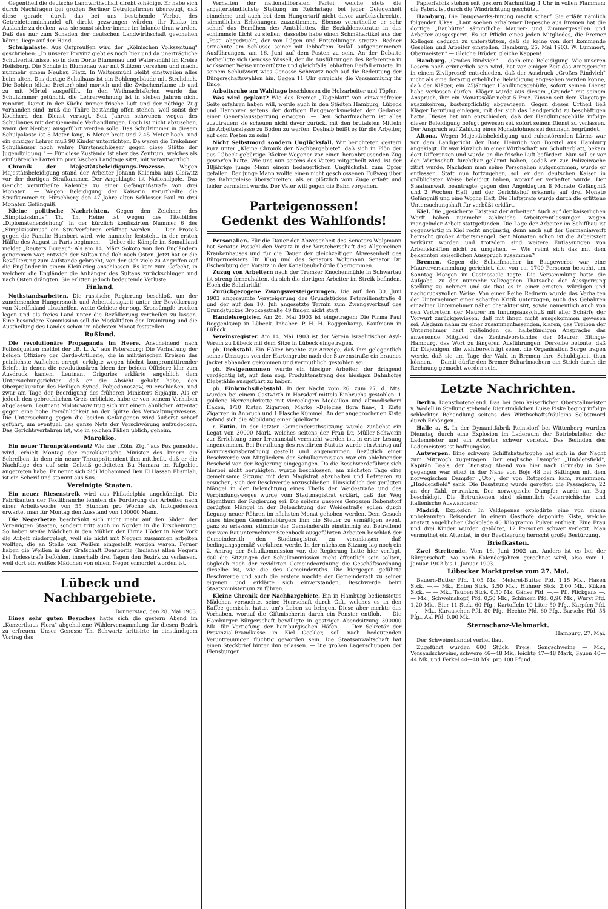Gegentheil die deutsche Landwirthschaft direkt schädige. Er habe sich durch Nachfragen bei großen Berliner Getreidefirmen überzeugt, daß diese gerade durch das bei uns bestehende Verbot des Getreideterminhandel oft direkt gezwungen würden, ihr Risiko im Auslande zu decken, was sie sonst sicher immer im Inlande thun würden. Daß das nur zum Schaden der deutschen Landwirthschaft geschehen könne, liege auf der Hand.
Schulpaläste. Aus Ostpreußen wird der „Kölnischen Volkszeitung" geschrieben: „In unserer Provinz giebt es noch hier und da unerträgliche Schulverhältnisse, so in dem Dorfe Blumenau und Watersmühl im Kreise Heilsberg. Die Schule in Blumenau war mit Stützen versehen und macht nunmehr einem Neubau Platz. In Waltersmühl bleibt einstweilen alles beim alten. Das dortige Schulhaus ist ein Bohlengebäude mit Strohdach. Die Bohlen (dicke Bretter) sind morsch und die Zwischenräume ab und zu mit Mörtel ausgefüllt. In den Weihnachtsferien wurde das Schulzimmer getüncht, die Lehrerwohnung ist in sieben Jahren nicht renovirt. Damit in der Küche immer frische Luft und der nöthige Zug vorhanden sind, muß die Thüre beständig offen stehen, weil sonst der Kochherd den Dienst versagt. Seit Jahren schweben wegen des Schulbaues mit der Gemeinde Verhandlungen. Doch ist nicht abzusehen, wann der Neubau ausgeführt werden solle. Das Schulzimmer in diesem Schulpalaste ist 8 Meter lang, 6 Meter breit und 2,45 Meter hoch, und ein einziger Lehrer muß 90 Kinder unterrichten. Da waren die Trakehner Schulhäuser noch wahre Fürstenschlösser gegen diese Stätte der Jugendbildung!" — Für diese Zustände ist aber das Zentrum, welches als einflußreiche Partei im preußischen Landtage sitzt, mit verantwortlich.
Chronik der Majestätsbeleidigungs-Prozesse. Wegen Majestätsbeleidigung stand der Arbeiter Johann Kalemba aus Gleiwitz vor der dortigen Strafkammer. Der Angeklagte ist Nationalpole. Das Gericht verurtheilte Kalemba zu einer Gefängnißstrafe von drei Monaten. — Wegen Beleidigung der Kaiserin verurtheilte die Strafkammer zu Hirschberg den 47 Jahre alten Schlosser Paul zu drei Monaten Gefängniß.
Kleine politische Nachrichten. Gegen den Zeichner des „Simplizissimus" Th. Th. Heine ist wegen des Titelbildes „Diplomatenerziehung" in der kürzlich konfiszirten Nummer 6 des „Simplizissimus" ein Strafverfahren eröffnet worden. — Der Prozeß gegen die Familie Humbert wird, wie nunmehr feststeht, in der ersten Hälfte des August in Paris beginnen. — Ueber die Kämpfe im Somaliland meldet „Reuters Bureau": Als am 14. März Sokoto von den Engländern genommen war, entwich der Sultan und floh nach Osten. Jetzt hat er die Bevölkerung zum Aufstande gebracht, von der sich viele zu Angriffen auf die Engländer in einem Kleinkrieg anschlossen. Es kam zum Gefecht, in welchem die Engländer die Anhänger des Sultans zurückschlugen und nach Osten drängten. Sie erlitten jedoch bedeutende Verluste.
Finland.
Nothstandsarbeiten. Die russische Regierung beschloß, um der zunehmenden Hungersnoth und Arbeitslosigkeit unter der Bevölkerung von Nordfinland abzuhelfen, weite Gebiete der sog. Kronsümpfe trocken legen und als freies Land unter die Bevölkerung vertheilen zu lassen. Eine besondere Kommission soll die Modalitäten der Drainirung und die Austheilung des Landes schon im nächsten Monat feststellen.
Rußland.
Die revolutionäre Propaganda im Heere. Anscheinend nach Polizeiquellen meldet der „B. L. A." aus Petersburg: Die Verhaftung der beiden Offiziere der Garde-Artillerie, die in militärischen Kreisen das peinlichste Aufsehen erregt, erfolgte wegen höchst kompromittirender Briefe, in denen die revolutionären Ideen der beiden Offiziere klar zum Ausdruck kamen. Leutnant Grigories erklärte angeblich dem Untersuchungsrichter, daß er die Absicht gehabt habe, den Oberprokurator des Heiligen Synod, Pobjedonoszew, zu erschießen, und zwar am Tage der Beerdigung des früheren Ministers Sipjagin. Als er jedoch den gebrechlichen Greis erblickte, habe er von seinem Vorhaben abgelassen. Leutnant Molotowow trug sich mit einem ähnlichen Attentat gegen eine hohe Persönlichkeit an der Spitze des Verwaltungswesens. Die Untersuchung gegen die beiden Gefangenen wird äußerst scharf geführt, um eventuell das ganze Netz der Verschwörung aufzudecken. Das Gerichtsverfahren ist, wie in solchen Fällen üblich, geheim.
Marokko.
Ein neuer Thronprätendent? Wie der „Köln. Ztg." aus Fez gemeldet wird, erhielt Montag der marokkanische Minister des Innern ein Schreiben, in dem ein neuer Thronprätendent ihm mittheilt, daß er die Nachfolge des auf sein Geheiß getödteten Bu Hamara im Rifgebiet angetreten habe. Er nennt sich Sidi Mohammed Ben El Hassan Elismlali, ist ein Scherif und stammt aus Sus.
Vereinigte Staaten.
Ein neuer Riesenstreik wird aus Philadelphia angekündigt. Die Fabrikanten der Textilbranche lehnten die Forderung der Arbeiter nach einer Arbeitswoche von 55 Stunden pro Woche ab. Infolgedessen erwartet man für Montag den Ausstand von 100000 Mann.
Die Negerhetze beschränkt sich nicht mehr auf den Süden der Vereinigten Staaten, sondern tritt auch im Norden in die Erscheinung. So haben weiße Mädchen in den Mühlen der Firma Höder in New York die Arbeit niedergelegt, weil sie nicht mit Negern zusammen arbeiten wollten, die an Stelle von Weißen eingestellt worden waren. Ferner haben die Weißen in der Grafschaft Dearborne (Indiana) allen Negern bei Todesstrafe befohlen, innerhalb drei Tagen den Bezirk zu verlassen, weil dort ein weißes Mädchen von einem Neger ermordet worden ist.
Lübeck und Nachbargebiete.
Donnerstag, den 28. Mai 1903.
Eines sehr guten Besuches hatte sich die gestern Abend im „Konzerthaus Flora" abgehaltene Wählerversammlung für diesen Bezirk zu erfreuen. Unser Genosse Th. Schwartz kritisirte in einstündigem Vortrag das
Verhalten der nationalliberalen Partei, welche stets die arbeiterfeindlichste Stellung im Reichstage bei jeder Gelegenheit einnehme und auch bei dem Hungertarif nicht davor zurückschreckte, sämmtlichen Erhöhungen zuzustimmen. Ebenso verurtheilte er sehr scharf das Bemühen des Amtsblattes, die Sozialdemokratie in das schlimmste Licht zu stellen; dasselbe habe einen Schmähartikel aus der „Post" abgedruckt, der von Lügen und Entstellungen strotze. Redner ermahnte am Schlusse seiner mit lebhaftem Beifall aufgenommenen Ausführungen, am 16. Juni auf dem Posten zu sein. An der Debatte betheiligte sich Genosse Wissell, der die Ausführungen des Referenten in wirksamer Weise unterstützte und gleichfalls lebhaften Beifall erntete. In seinem Schlußwort wies Genosse Schwartz noch auf die Bedeutung der Bürgerschaftswahlen hin. Gegen 11 Uhr erreichte die Versammlung ihr Ende.
Arbeitsruhe am Wahltage beschlossen die Holzarbeiter und Töpfer.
Was wird geplant? Wie das Bremer „Tageblatt" von einwandfreier Seite erfahren haben will, werde auch in den Städten Hamburg, Lübeck und Hannover seitens der dortigen Baugewerksmeister der Gedanke einer Generalaussperrung erwogen. — Den Scharfmachern ist alles zuzutrauen; sie scheuen nicht davor zurück, mit den brutalsten Mitteln die Arbeiterklasse zu Boden zu werfen. Deshalb heißt es für die Arbeiter, auf dem Posten zu sein!
Nicht Selbstmord sondern Unglücksfall. Wir berichteten gestern kurz unter „Kleine Chronik der Nachbargebiete", daß sich in Plön der aus Lübeck gebürtige Bäcker Wegener vor einen heranbrausenden Zug geworfen hatte. Wie uns nun seitens des Vaters mitgetheilt wird, ist der 18jährige junge Mann einem bedauerlichen Unglücksfall zum Opfer gefallen. Der junge Mann wollte einen nicht geschlossenen Fußweg über das Bahngeleise überschreiten, als er plötzlich vom Zuge erfaßt und leider zermalmt wurde. Der Vater will gegen die Bahn vorgehen.
Parteigenossen!
Gedenkt des Wahlfonds!
Personalien. Für die Dauer der Abwesenheit des Senators Wolpmann hat Senator Possehl den Vorsitz in der Vorsteherschaft des Allgemeinen Krankenhauses und für die Dauer der gleichzeitigen Abwesenheit des Bürgermeisters Dr. Klug und des Senators Wolpmann Senator Dr. Eschenburg den Vorsitz in der Kanalbaubehörde übernommen.
Zuzug von Arbeitern nach der Tremser Knochenmühle in Schwartau ist streng fernzuhalten, da sich die dortigen Arbeiter im Streik befinden. Hoch die Solidarität!
Zurückgezogene Zwangsversteigerungen. Die auf den 30. Juni 1903 anberaumte Versteigerung des Grundstückes Petersilienstraße 4 und der auf den 10. Juli angesetzte Termin zum Zwangsverkauf des Grundstückes Brockesstraße 49 finden nicht statt.
Handelsregister. Am 26. Mai 1903 ist eingetragen: Die Firma Paul Roggenkamp in Lübeck. Inhaber: P. H. H. Roggenkamp, Kaufmann in Lübeck.
Vereinsregister. Am 14. Mai 1903 ist der Verein Israelitischer Asyl-Verein zu Lübeck mit dem Sitze in Lübeck eingetragen.
pb. Diebstahl. Ein Höker brachte zur Anzeige, daß ihm gelegentlich seines Umzuges von der Hartengrube nach der Stavenstraße ein braunes Jacket abhanden gekommen und vermuthlich gestohlen sei.
pb. Festgenommen wurde ein hiesiger Arbeiter, der dringend verdächtig ist, auf dem sog. Produktenstrang des hiesigen Bahnhofes Diebstähle ausgeführt zu haben.
pb. Einbruchsdiebstahl. In der Nacht vom 26. zum 27. d. Mts. wurden bei einem Gastwirth in Horsdorf mittels Einbruchs gestohlen: 1 goldene Herrenuhrkette mit viereckigem Medaillon und altmodischem Haken, 1/10 Kisten Zigarren, Marke »Delecias flora fina«, 1 Kiste Zigarren in Anbruch und 1 Flasche Kümmel. An der angebrochenen Kiste befand sich die Abbildung einer Spielkarte.
r. Eutin. In der letzten Gemeinderathssitzung wurde zunächst ein Legat von 30000 Mark, welches seitens der Frau Dr. Müller-Schwerin zur Errichtung einer Irrenanstalt vermacht worden ist, in erster Lesung angenommen. Bei Berathung des revidirten Statuts wurde ein Antrag auf Kommissionsberathung gestellt und angenommen. Bezüglich einer Beschwerde von Mitgliedern der Schulkommission war ein ablehnender Bescheid von der Regierung eingegangen. Da die Beschwerdeführer sich hierbei nicht beruhigten, wurde beschlossen, am nächsten Tage eine gemeinsame Sitzung mit dem Magistrat abzuhalten und Letzteren zu ersuchen, sich der Beschwerde anzuschließen. Hinsichtlich der gerügten Mängel in der Beleuchtung eines Theils der Weidestraße und des Verbindungsweges wurde vom Stadtmagistrat erklärt, daß der Weg Eigenthum der Regierung sei. Die seitens unseres Genossen Rebenstorf gerügten Mängel in der Beleuchtung der Weidestraße sollen durch Legung neuer Röhren im nächsten Monat gehoben werden. Dem Gesuch eines hiesigen Gemeindebürgers ihm die Steuer zu ermäßigen event. ganz zu erlassen, stimmte der Gemeinderath einstimmig zu. Betreffend der vom Bauunternehmer Steenbock ausgeführten Arbeiten beschloß der Gemeinderath den Stadtmagistrat zu veranlassen, daß bedingungsgemäß verfahren werde. In der nächsten Sitzung lag noch ein 2. Antrag der Schulkommission vor, die Regierung hatte hier verfügt, daß die Sitzungen der Schulkommission nicht öffentlich sein sollten, obgleich nach der revidirten Gemeindeordnung die Geschäftsordnung dieselbe ist, wie die des Gemeinderaths. Die hiergegen geführte Beschwerde und auch die erstere machte der Gemeinderath zu seiner eigenen und erklärte sich einverstanden, Beschwerde beim Staatsministerium zu führen.
Kleine Chronik der Nachbargebiete. Ein in Hamburg bedienstetes Mädchen versuchte, seine Herrschaft durch Gift, welches es in den Kaffee gemischt hatte, um's Leben zu bringen. Diese aber merkte das Vorhaben, worauf die Giftmischerin durch ein Fenster entfloh. — Die Hamburger Bürgerschaft bewilligte in gestriger Abendsitzung 300000 Mk. für Vertiefung der hamburgischen Häfen. — Der Sekretär der Provinzial-Brandkasse in Kiel Geckler, soll nach bedeutenden Veruntreuungen flüchtig geworden sein. Die Staatsanwaltschaft hat einen Steckbrief hinter ihm erlassen. — Die großen Lagerschuppen der Flensburger
Papierfabrik stehen seit gestern Nachmittag 4 Uhr in vollen Flammen; die Fabrik ist durch die Windrichtung geschützt.
Hamburg. Die Baugewerks-Innung macht scharf. Sie erläßt nämlich folgenden Ukas: „Laut soeben erhaltener Depesche aus Bremen hat die dortige „Bauhütte" sämmtliche Maurer- und Zimmergesellen und Arbeiter ausgesperrt. Es ist Pflicht eines jeden Mitgliedes, die Bremer Kollegen dadurch zu unterstützen, daß sie keine von dort kommende Gesellen und Arbeiter einstellen. Hamburg, 25. Mai 1903. W. Lummert, Obermeister." — Gleiche Brüder, gleiche Kappen!
Hamburg. „Großes Rindvieh" — doch eine Beleidigung. Wie unseren Lesern noch erinnerlich sein wird, hat vor einiger Zeit das Amtsgericht in einem Zivilprozeß entschieden, daß der Ausdruck „Großes Rindvieh" nicht als eine derartig erhebliche Beleidigung angesehen werden könne, daß der Kläger, ein 25jähriger Handlungsgehülfe, sofort seinen Dienst habe verlassen dürfen. Kläger wurde aus diesem „Grunde" mit seinem Anspruch, ihm ein Monatssalär nebst 5 Proz. Zinsen seit dem Klagetage auszukehren, kostenpflichtig abgewiesen. Gegen dieses Urtheil ließ Kläger Berufung einlegen, mit der sich das Landgericht zu beschäftigen hatte. Dieses hat nun entschieden, daß der Handlungsgehülfe infolge dieser Beleidigung befugt gewesen sei, sofort seinen Dienst zu verlassen. Der Anspruch auf Zahlung eines Monatslohnes sei demnach begründet.
Altona. Wegen Majestätsbeleidigung und ruhestörenden Lärms war vor dem Landgericht der Bote Heinrich von Borstel aus Hamburg angeklagt. Er war kürzlich in einer Wirthschaft am Schulterblatt, bekam dort Differenzen und wurde an die frische Luft befördert. Nun soll er vor der Wirthschaft furchtbar gelärmt haben, sodaß er zur Polizeiwache zitirt wurde. Nachdem man seine Personalien aufgenommen, wurde er entlassen. Statt nun fortzugehen, soll er den deutschen Kaiser in gröblichster Weise beleidigt haben, worauf er verhaftet wurde. Der Staatsanwalt beantragte gegen den Angeklagten 8 Monate Gefängniß und 2 Wochen Haft und der Gerichtshof erkannte auf drei Monate Gefängniß und eine Woche Haft. Die Haftstrafe wurde durch die erlittene Untersuchungshaft für verbüßt erklärt.
Kiel. Die „gesicherte Existenz der Arbeiter." Auch auf der kaiserlichen Werft haben nunmehr zahlreiche Arbeiterentlassungen wegen mangelnder Arbeit stattgefunden. Die Lage der Arbeiter im Schiffbau ist gegenwärtig in Kiel recht ungünstig, denn auch auf der Germaniawerft herrscht großer Arbeitsmangel. Seit Monaten schon ist die Arbeitszeit verkürzt worden und trotzdem sind weitere Entlassungen von Arbeitskräften nicht zu umgehen. — Wie reimt sich das mit dem bekannten kaiserlichen Ausspruch zusammen?
Bremen. Gegen die Scharfmacher im Baugewerbe war eine Maurerversammlung gerichtet, die, von ca. 1700 Personen besucht, am Sonntag Morgen im Casinosaale tagte. Die Versammlung hatte die Aufgabe, zu der nunmehr vollzogenen Thatsache der Aussperrung Stellung zu nehmen und sie that es in einer ernsten, würdigen und nachdrucksvollen Weise. Von einer Reihe Rednern wurde das Verhalten der Unternehmer einer scharfen Kritik unterzogen, auch das Gebahren einzelner Unternehmer näher charakterisirt, sowie namentlich auch von den Vertretern der Maurer im Innungsausschuß mit aller Schärfe der Vorwurf zurückgewiesen, daß mit ihnen nicht ausgekommen gewesen sei. Alsdann nahm zu einer zusammenfassenden, klaren, das Treiben der Unternehmer hart geißelnden ca. halbstündigen Ansprache das anwesende Mitglied des Zentralvorstandes der Maurer, Eitinge-Hamburg, das Wort zu längeren Ausführungen. Derselbe betonte, daß für Diejenigen, die wahlberechtigt seien, die Organisation Sorge tragen werde, daß sie am Tage der Wahl in Bremen ihre Schuldigkeit thun können. — Damit dürfte den Bremer Scharfmachern ein Strich durch die Rechnung gemacht worden sein.
Letzte Nachrichten.
Berlin. Dienstbotenelend. Das bei dem kaiserlichen Oberstallmeister v. Wedell in Stellung stehende Dienstmädchen Luise Piske beging infolge schlechter Behandlung seitens des Wirthschaftsfräuleins Selbstmord durch Erhängen.
Halle a. S. In der Dynamitfabrik Reinsdorf bei Wittenberg wurden Dienstag durch eine Explosion im Laderaum der Betriebsleiter, der Lademeister und ein Arbeiter schwer verletzt. Das Befinden des Lademeisters ist hoffnungslos.
Antwerpen. Eine schwere Schiffskatastrophe hat sich in der Nacht zum Mittwoch zugetragen. Der englische Dampfer „Huddersfield", Kapitän Beals, der Dienstag Abend von hier nach Grimsby in See gegangen war, stieß in der Nähe von Boje 48 bei Säftingen mit dem norwegischen Dampfer „Uto", der von Rotterdam kam, zusammen. „Huddersfield" sank. Die Besatzung wurde gerettet; die Passagiere, 22 an der Zahl, ertranken. Der norwegische Dampfer wurde am Bug beschädigt. Die Ertrunkenen sind sämmtlich österreichische und italienische Auswanderer.
Madrid. Explosion. In Valdepenas explodirte eine von einem unbekannten Reisenden in einem Gasthofe deponirte Kiste, welche anstatt angeblicher Chokolade 40 Kilogramm Pulver enthielt. Eine Frau und drei Kinder wurden getödtet, 12 Personen schwer verletzt. Man vermuthet ein Attentat; in der Bevölkerung herrscht große Bestürzung.
Briefkasten.
Zwei Streitende. Vom 16. Juni 1902 an. Anders ist es bei der Bürgerschaft, wo nach Kalenderjahren gerechnet wird, also vom 1. Januar 1902 bis 1. Januar 1903.
Lübecker Marktpreise vom 27. Mai.
Bauern-Butter Pfd. 1,05 Mk., Meierei-Butter Pfd. 1,15 Mk., Hasen Stck. —,— Mk., Enten Stck. 3,50 Mk., Hühner Stck. 2,00 Mk., Küken Stck. —,— Mk., Tauben Stck. 0,50 Mk. Gänse Pfd. —,— Pf., Flickgans —,— Mk., Schweinskopf, Pfd. 0,50 Mk., Schinken Pfd. 0,90 Mk., Wurst Pfd. 1,20 Mk., Eier 11 Stck. 60 Pfg., Kartoffeln 10 Liter 50 Pfg., Karpfen Pfd. —,— Mk., Karauschen Pfd. 80 Pfg., Hechte Pfd. 60 Pfg., Barsche Pfd. 55 Pfg., Aal Pfd. 0,90 Mk.
Sternschanz-Viehmarkt.
Hamburg, 27. Mai.
Der Schweinehandel verlief flau.
Zugeführt wurden 600 Stück. Preis: Sengschweine — Mk., Versandschweine, schwere 46—48 Mk., leichte 47—48 Mark, Sauen 40—44 Mk. und Ferkel 44—48 Mk. pro 100 Pfund.